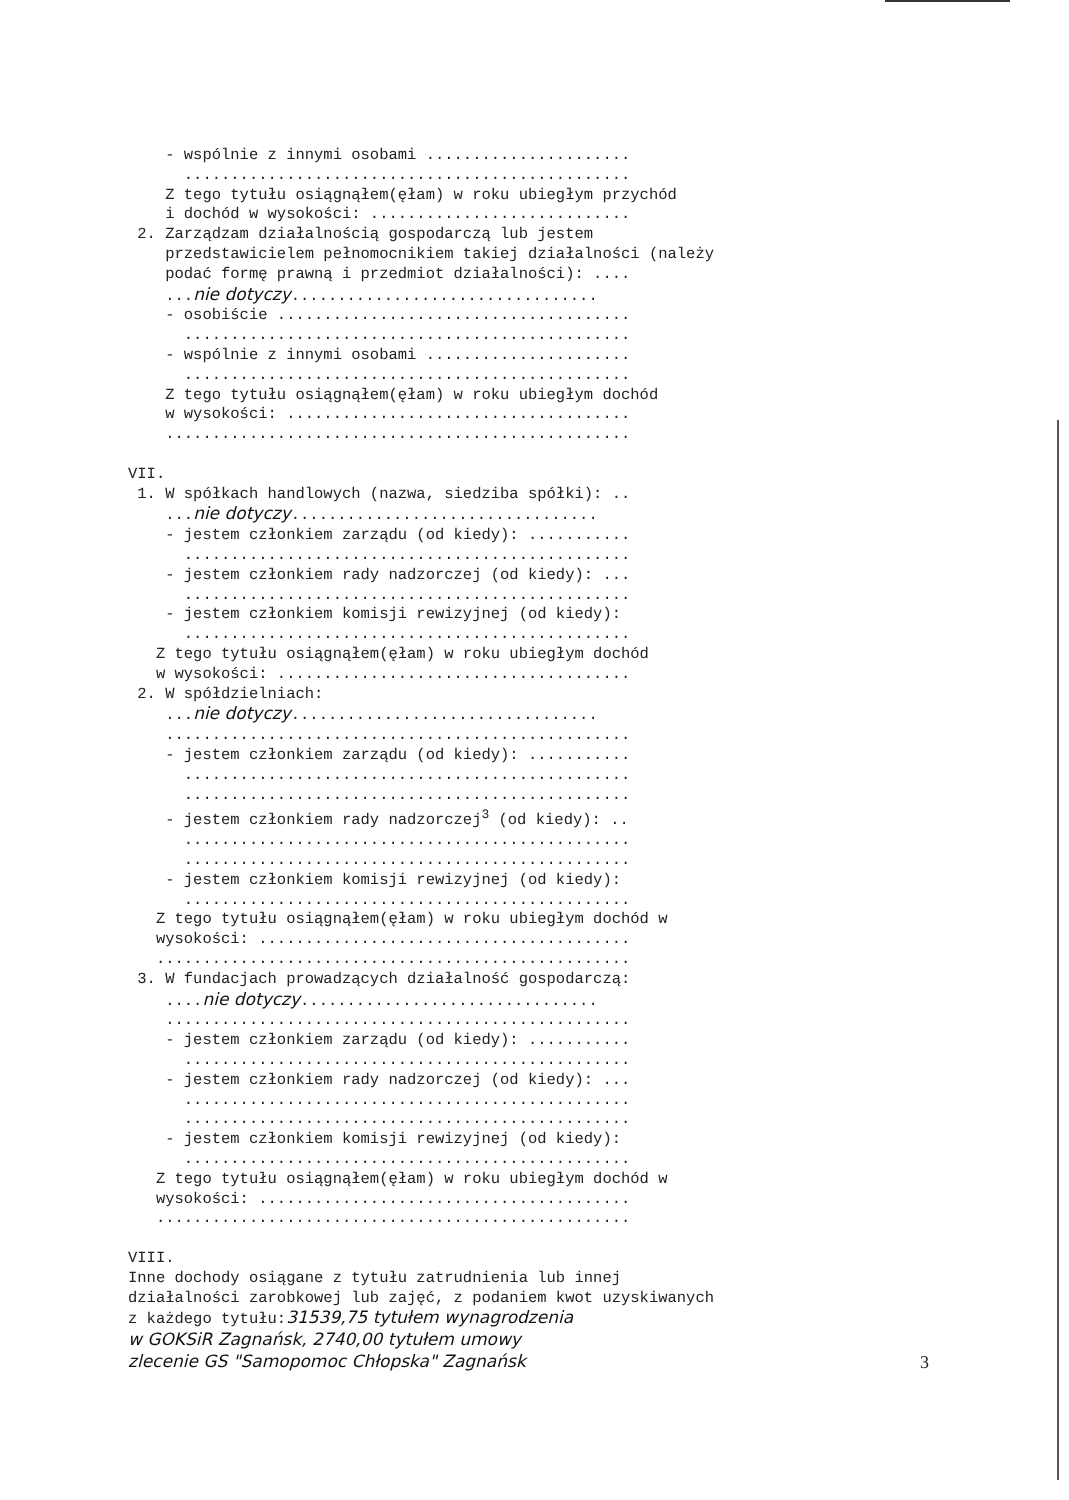- wspólnie z innymi osobami ......................
................................................
Z tego tytułu osiągnąłem(ęłam) w roku ubiegłym przychód
i dochód w wysokości: ............................
2. Zarządzam działalnością gospodarczą lub jestem
przedstawicielem pełnomocnikiem takiej działalności (należy
podać formę prawną i przedmiot działalności): ....
...nie dotyczy.................................
- osobiście ......................................
................................................
- wspólnie z innymi osobami ......................
................................................
Z tego tytułu osiągnąłem(ęłam) w roku ubiegłym dochód
w wysokości: .....................................
..................................................
VII.
1. W spółkach handlowych (nazwa, siedziba spółki): ..
...nie dotyczy.................................
- jestem członkiem zarządu (od kiedy): ...........
................................................
- jestem członkiem rady nadzorczej (od kiedy): ...
................................................
- jestem członkiem komisji rewizyjnej (od kiedy):
................................................
Z tego tytułu osiągnąłem(ęłam) w roku ubiegłym dochód
w wysokości: ......................................
2. W spółdzielniach:
...nie dotyczy.................................
..................................................
- jestem członkiem zarządu (od kiedy): ...........
................................................
................................................
- jestem członkiem rady nadzorczej<sup>3</sup> (od kiedy): ..
................................................
................................................
- jestem członkiem komisji rewizyjnej (od kiedy):
................................................
Z tego tytułu osiągnąłem(ęłam) w roku ubiegłym dochód w
wysokości: ........................................
...................................................
3. W fundacjach prowadzących działalność gospodarczą:
....nie dotyczy................................
..................................................
- jestem członkiem zarządu (od kiedy): ...........
................................................
- jestem członkiem rady nadzorczej (od kiedy): ...
................................................
................................................
- jestem członkiem komisji rewizyjnej (od kiedy):
................................................
Z tego tytułu osiągnąłem(ęłam) w roku ubiegłym dochód w
wysokości: ........................................
...................................................
VIII.
Inne dochody osiągane z tytułu zatrudnienia lub innej
działalności zarobkowej lub zajęć, z podaniem kwot uzyskiwanych
z każdego tytułu:31539,75 tytułem wynagrodzenia
w GOKSiR Zagnańsk, 2740,00 tytułem umowy
zlecenie GS "Samopomoc Chłopska" Zagnańsk
3